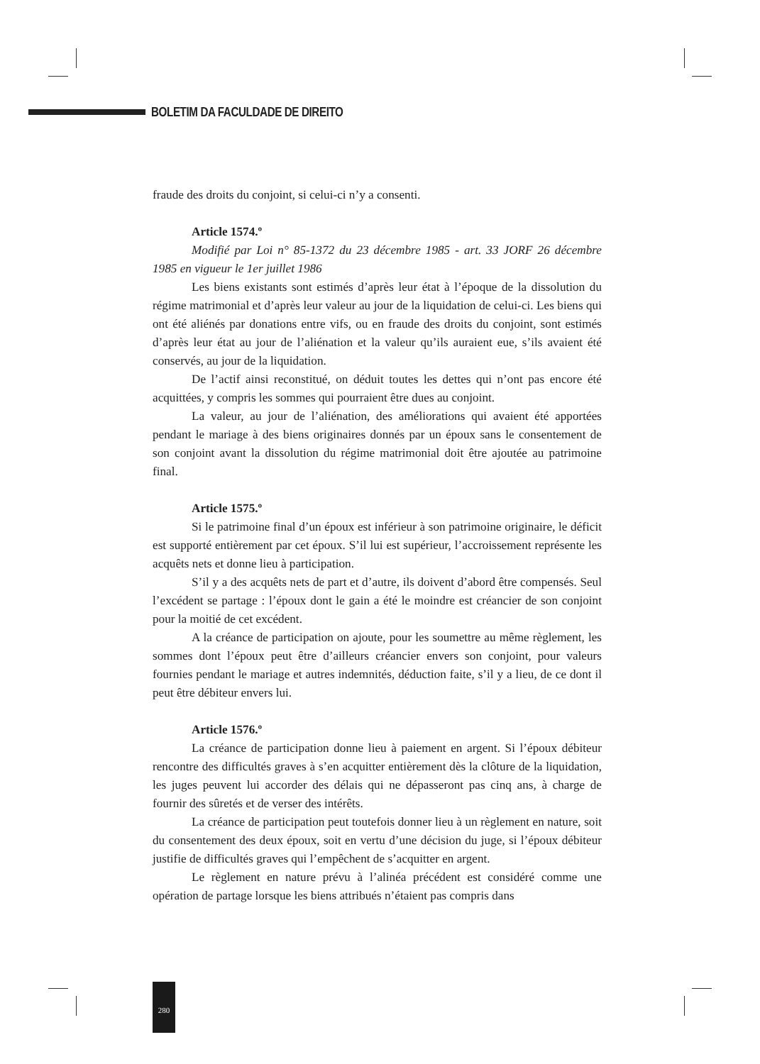BOLETIM DA FACULDADE DE DIREITO
fraude des droits du conjoint, si celui-ci n’y a consenti.
Article 1574.º
Modifié par Loi n° 85-1372 du 23 décembre 1985 - art. 33 JORF 26 décembre 1985 en vigueur le 1er juillet 1986
Les biens existants sont estimés d’après leur état à l’époque de la dissolution du régime matrimonial et d’après leur valeur au jour de la liquidation de celui-ci. Les biens qui ont été aliénés par donations entre vifs, ou en fraude des droits du conjoint, sont estimés d’après leur état au jour de l’aliénation et la valeur qu’ils auraient eue, s’ils avaient été conservés, au jour de la liquidation.
De l’actif ainsi reconstitué, on déduit toutes les dettes qui n’ont pas encore été acquittées, y compris les sommes qui pourraient être dues au conjoint.
La valeur, au jour de l’aliénation, des améliorations qui avaient été apportées pendant le mariage à des biens originaires donnés par un époux sans le consentement de son conjoint avant la dissolution du régime matrimonial doit être ajoutée au patrimoine final.
Article 1575.º
Si le patrimoine final d’un époux est inférieur à son patrimoine originaire, le déficit est supporté entièrement par cet époux. S’il lui est supérieur, l’accroissement représente les acquêts nets et donne lieu à participation.
S’il y a des acquêts nets de part et d’autre, ils doivent d’abord être compensés. Seul l’excédent se partage : l’époux dont le gain a été le moindre est créancier de son conjoint pour la moitié de cet excédent.
A la créance de participation on ajoute, pour les soumettre au même règlement, les sommes dont l’époux peut être d’ailleurs créancier envers son conjoint, pour valeurs fournies pendant le mariage et autres indemnités, déduction faite, s’il y a lieu, de ce dont il peut être débiteur envers lui.
Article 1576.º
La créance de participation donne lieu à paiement en argent. Si l’époux débiteur rencontre des difficultés graves à s’en acquitter entièrement dès la clôture de la liquidation, les juges peuvent lui accorder des délais qui ne dépasseront pas cinq ans, à charge de fournir des sûretés et de verser des intérêts.
La créance de participation peut toutefois donner lieu à un règlement en nature, soit du consentement des deux époux, soit en vertu d’une décision du juge, si l’époux débiteur justifie de difficultés graves qui l’empêchent de s’acquitter en argent.
Le règlement en nature prévu à l’alinéa précédent est considéré comme une opération de partage lorsque les biens attribués n’étaient pas compris dans
280